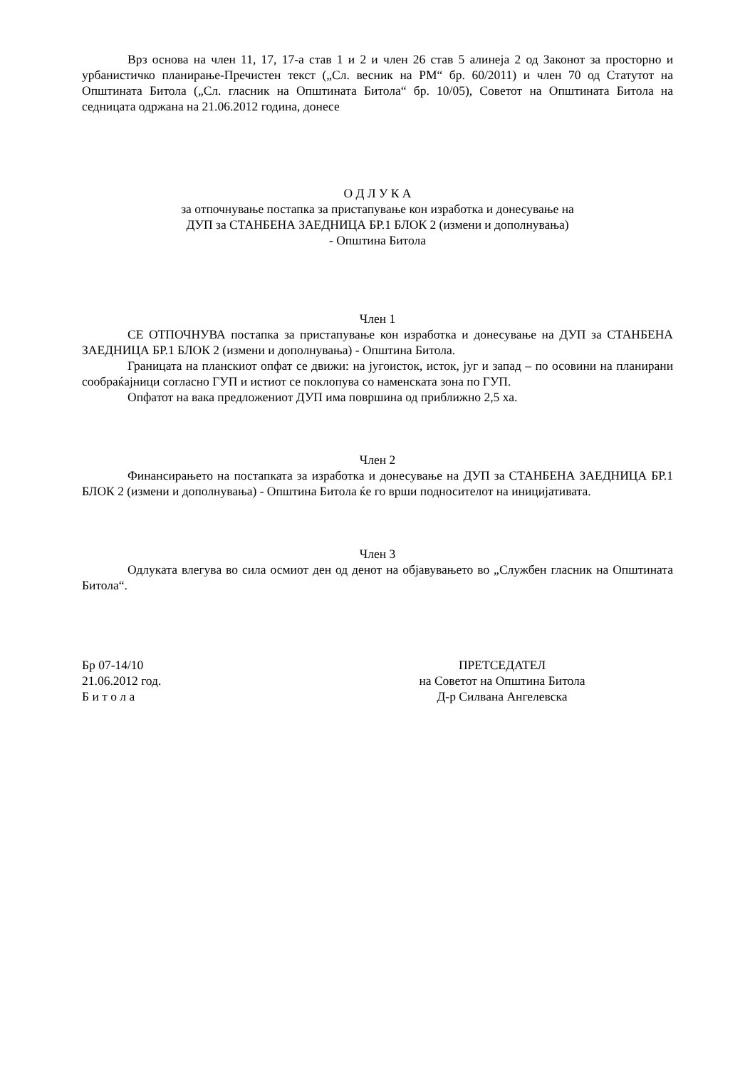Врз основа на член 11, 17, 17-а став 1 и 2 и член 26 став 5 алинеја 2 од Законот за просторно и урбанистичко планирање-Пречистен текст („Сл. весник на РМ“ бр. 60/2011) и член 70 од Статутот на Општината Битола („Сл. гласник на Општината Битола“ бр. 10/05), Советот на Општината Битола на седницата одржана на 21.06.2012 година, донесе
О Д Л У К А
за отпочнување постапка за пристапување кон изработка и донесување на
ДУП за СТАНБЕНА ЗАЕДНИЦА БР.1 БЛОК 2 (измени и дополнувања)
- Општина Битола
Член 1
СЕ ОТПОЧНУВА постапка за пристапување кон изработка и донесување на ДУП за СТАНБЕНА ЗАЕДНИЦА БР.1 БЛОК 2 (измени и дополнувања) - Општина Битола.
Границата на планскиот опфат се движи: на југоисток, исток, југ и запад – по осовини на планирани сообраќајници согласно ГУП и истиот се поклопува со наменската зона по ГУП.
Опфатот на вака предложениот ДУП има површина од приближно 2,5 ха.
Член 2
Финансирањето на постапката за изработка и донесување на ДУП за СТАНБЕНА ЗАЕДНИЦА БР.1 БЛОК 2 (измени и дополнувања) - Општина Битола ќе го врши подносителот на иницијативата.
Член 3
Одлуката влегува во сила осмиот ден од денот на објавувањето во „Службен гласник на Општината Битола“.
Бр 07-14/10
21.06.2012 год.
Б и т о л а
ПРЕТСЕДАТЕЛ
на Советот на Општина Битола
Д-р Силвана Ангелевска